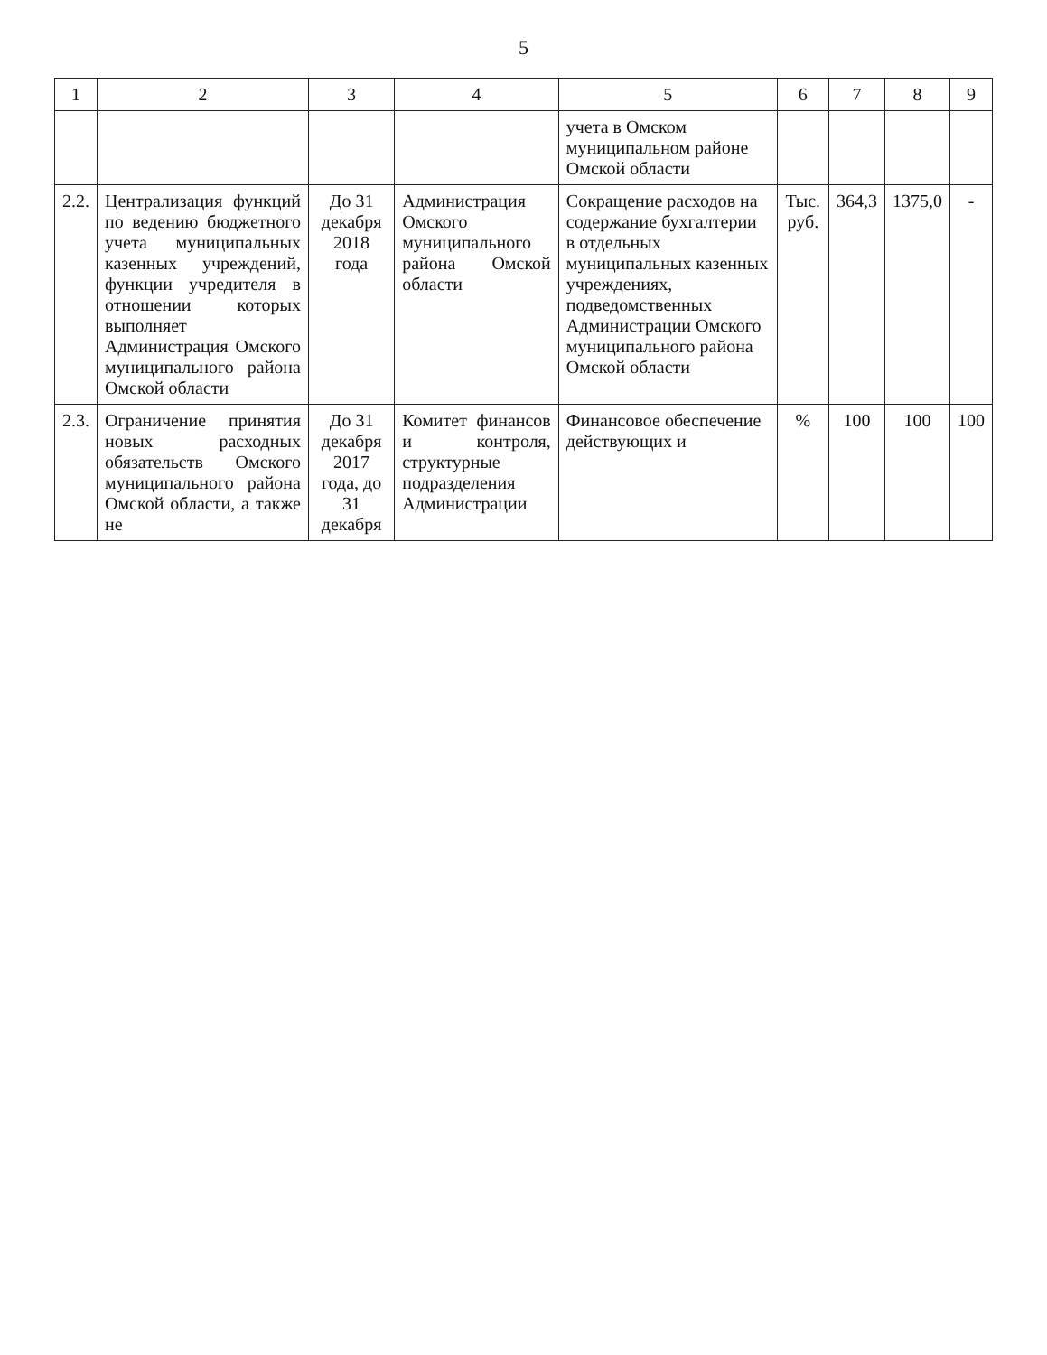5
| 1 | 2 | 3 | 4 | 5 | 6 | 7 | 8 | 9 |
| --- | --- | --- | --- | --- | --- | --- | --- | --- |
| | | | | учета в Омском муниципальном районе Омской области | | | | |
| 2.2. | Централизация функций по ведению бюджетного учета муниципальных казенных учреждений, функции учредителя в отношении которых выполняет Администрация Омского муниципального района Омской области | До 31 декабря 2018 года | Администрация Омского муниципального района Омской области | Сокращение расходов на содержание бухгалтерии в отдельных муниципальных казенных учреждениях, подведомственных Администрации Омского муниципального района Омской области | Тыс. руб. | 364,3 | 1375,0 | - |
| 2.3. | Ограничение принятия новых расходных обязательств Омского муниципального района Омской области, а также не | До 31 декабря 2017 года, до 31 декабря | Комитет финансов и контроля, структурные подразделения Администрации | Финансовое обеспечение действующих и | % | 100 | 100 | 100 |